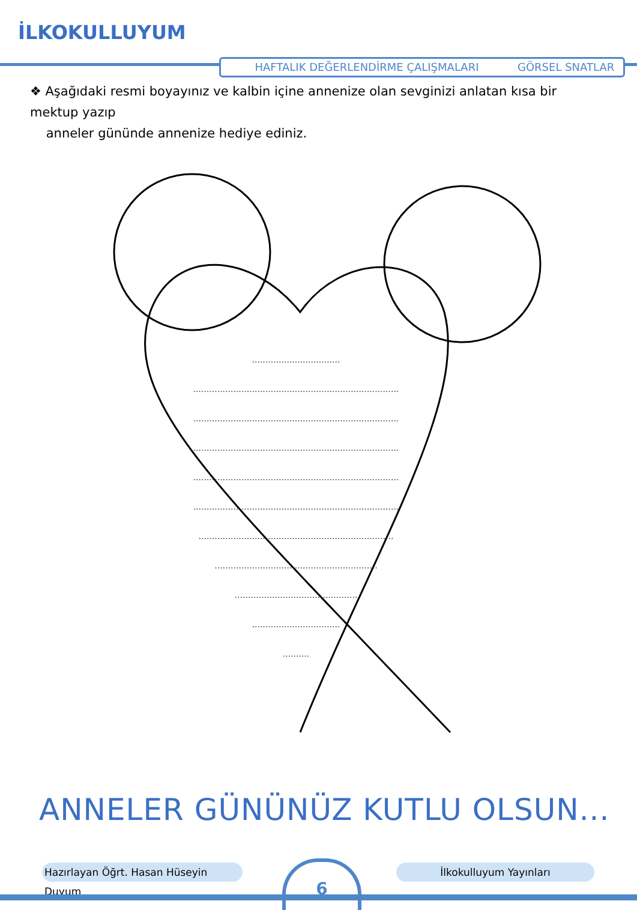İLKOKULLUYUM
HAFTALIK DEĞERLENDİRME ÇALIŞMALARI GÖRSEL SNATLAR
❖ Aşağıdaki resmi boyayınız ve kalbin içine annenize olan sevginizi anlatan kısa bir mektup yazıp
anneler gününde annenize hediye ediniz.
.................................
.............................................................................
.............................................................................
.............................................................................
.............................................................................
.............................................................................
.........................................................................
.............................................................
..............................................
.................................
..........
ANNELER GÜNÜNÜZ KUTLU OLSUN...
Hazırlayan Öğrt. Hasan Hüseyin Duyum
6 İlkokulluyum Yayınları